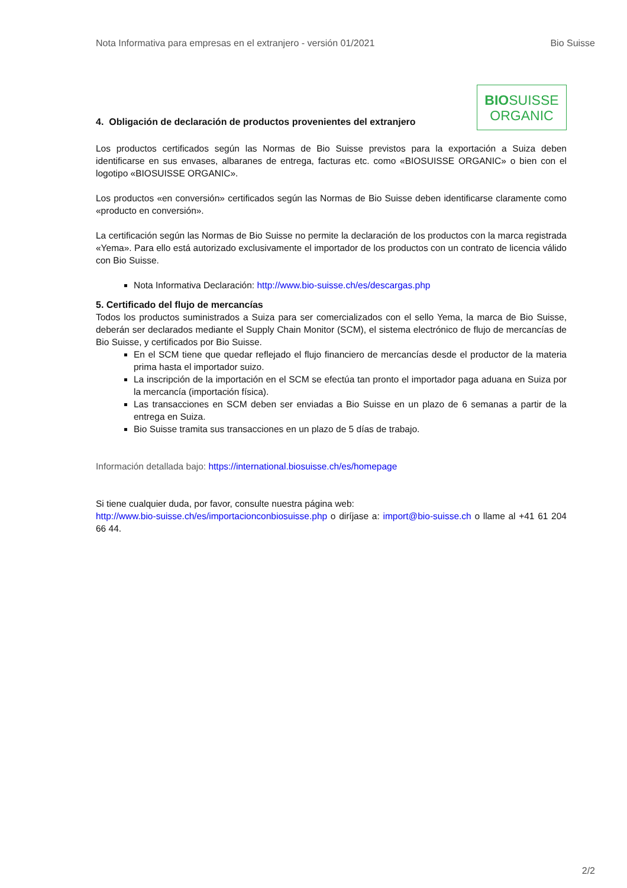Nota Informativa para empresas en el extranjero - versión 01/2021 Bio Suisse
4. Obligación de declaración de productos provenientes del extranjero
BIOSUISSE
ORGANIC
Los productos certificados según las Normas de Bio Suisse previstos para la exportación a Suiza deben identificarse en sus envases, albaranes de entrega, facturas etc. como «BIOSUISSE ORGANIC» o bien con el logotipo «BIOSUISSE ORGANIC».
Los productos «en conversión» certificados según las Normas de Bio Suisse deben identificarse claramente como «producto en conversión».
La certificación según las Normas de Bio Suisse no permite la declaración de los productos con la marca registrada «Yema». Para ello está autorizado exclusivamente el importador de los productos con un contrato de licencia válido con Bio Suisse.
Nota Informativa Declaración: http://www.bio-suisse.ch/es/descargas.php
5. Certificado del flujo de mercancías
Todos los productos suministrados a Suiza para ser comercializados con el sello Yema, la marca de Bio Suisse, deberán ser declarados mediante el Supply Chain Monitor (SCM), el sistema electrónico de flujo de mercancías de Bio Suisse, y certificados por Bio Suisse.
En el SCM tiene que quedar reflejado el flujo financiero de mercancías desde el productor de la materia prima hasta el importador suizo.
La inscripción de la importación en el SCM se efectúa tan pronto el importador paga aduana en Suiza por la mercancía (importación física).
Las transacciones en SCM deben ser enviadas a Bio Suisse en un plazo de 6 semanas a partir de la entrega en Suiza.
Bio Suisse tramita sus transacciones en un plazo de 5 días de trabajo.
Información detallada bajo: https://international.biosuisse.ch/es/homepage
Si tiene cualquier duda, por favor, consulte nuestra página web:
http://www.bio-suisse.ch/es/importacionconbiosuisse.php o diríjase a: import@bio-suisse.ch o llame al +41 61 204 66 44.
2/2